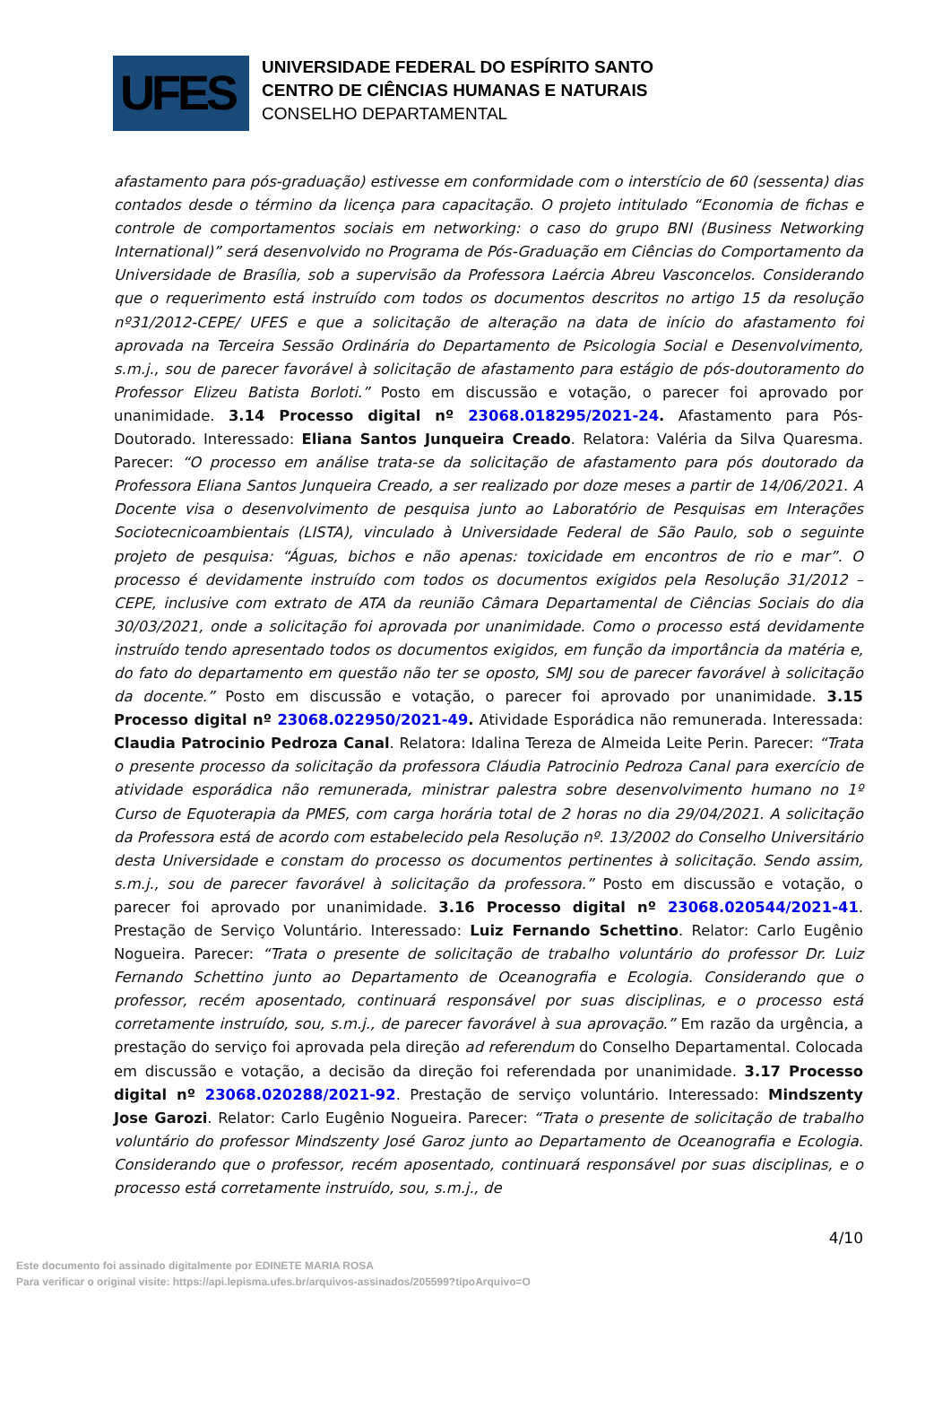UFES
UNIVERSIDADE FEDERAL DO ESPÍRITO SANTO
CENTRO DE CIÊNCIAS HUMANAS E NATURAIS
CONSELHO DEPARTAMENTAL
afastamento para pós-graduação) estivesse em conformidade com o interstício de 60 (sessenta) dias contados desde o término da licença para capacitação. O projeto intitulado “Economia de fichas e controle de comportamentos sociais em networking: o caso do grupo BNI (Business Networking International)” será desenvolvido no Programa de Pós-Graduação em Ciências do Comportamento da Universidade de Brasília, sob a supervisão da Professora Laércia Abreu Vasconcelos. Considerando que o requerimento está instruído com todos os documentos descritos no artigo 15 da resolução nº31/2012-CEPE/ UFES e que a solicitação de alteração na data de início do afastamento foi aprovada na Terceira Sessão Ordinária do Departamento de Psicologia Social e Desenvolvimento, s.m.j., sou de parecer favorável à solicitação de afastamento para estágio de pós-doutoramento do Professor Elizeu Batista Borloti.” Posto em discussão e votação, o parecer foi aprovado por unanimidade. 3.14 Processo digital nº 23068.018295/2021-24. Afastamento para Pós-Doutorado. Interessado: Eliana Santos Junqueira Creado. Relatora: Valéria da Silva Quaresma. Parecer: “O processo em análise trata-se da solicitação de afastamento para pós doutorado da Professora Eliana Santos Junqueira Creado, a ser realizado por doze meses a partir de 14/06/2021. A Docente visa o desenvolvimento de pesquisa junto ao Laboratório de Pesquisas em Interações Sociotecnicoambientais (LISTA), vinculado à Universidade Federal de São Paulo, sob o seguinte projeto de pesquisa: “Águas, bichos e não apenas: toxicidade em encontros de rio e mar”. O processo é devidamente instruído com todos os documentos exigidos pela Resolução 31/2012 – CEPE, inclusive com extrato de ATA da reunião Câmara Departamental de Ciências Sociais do dia 30/03/2021, onde a solicitação foi aprovada por unanimidade. Como o processo está devidamente instruído tendo apresentado todos os documentos exigidos, em função da importância da matéria e, do fato do departamento em questão não ter se oposto, SMJ sou de parecer favorável à solicitação da docente.” Posto em discussão e votação, o parecer foi aprovado por unanimidade. 3.15 Processo digital nº 23068.022950/2021-49. Atividade Esporádica não remunerada. Interessada: Claudia Patrocinio Pedroza Canal. Relatora: Idalina Tereza de Almeida Leite Perin. Parecer: “Trata o presente processo da solicitação da professora Cláudia Patrocinio Pedroza Canal para exercício de atividade esporádica não remunerada, ministrar palestra sobre desenvolvimento humano no 1º Curso de Equoterapia da PMES, com carga horária total de 2 horas no dia 29/04/2021. A solicitação da Professora está de acordo com estabelecido pela Resolução nº. 13/2002 do Conselho Universitário desta Universidade e constam do processo os documentos pertinentes à solicitação. Sendo assim, s.m.j., sou de parecer favorável à solicitação da professora.” Posto em discussão e votação, o parecer foi aprovado por unanimidade. 3.16 Processo digital nº 23068.020544/2021-41. Prestação de Serviço Voluntário. Interessado: Luiz Fernando Schettino. Relator: Carlo Eugênio Nogueira. Parecer: “Trata o presente de solicitação de trabalho voluntário do professor Dr. Luiz Fernando Schettino junto ao Departamento de Oceanografia e Ecologia. Considerando que o professor, recém aposentado, continuará responsável por suas disciplinas, e o processo está corretamente instruído, sou, s.m.j., de parecer favorável à sua aprovação.” Em razão da urgência, a prestação do serviço foi aprovada pela direção ad referendum do Conselho Departamental. Colocada em discussão e votação, a decisão da direção foi referendada por unanimidade. 3.17 Processo digital nº 23068.020288/2021-92. Prestação de serviço voluntário. Interessado: Mindszenty Jose Garozi. Relator: Carlo Eugênio Nogueira. Parecer: “Trata o presente de solicitação de trabalho voluntário do professor Mindszenty José Garoz junto ao Departamento de Oceanografia e Ecologia. Considerando que o professor, recém aposentado, continuará responsável por suas disciplinas, e o processo está corretamente instruído, sou, s.m.j., de
4/10
Este documento foi assinado digitalmente por EDINETE MARIA ROSA
Para verificar o original visite: https://api.lepisma.ufes.br/arquivos-assinados/205599?tipoArquivo=O